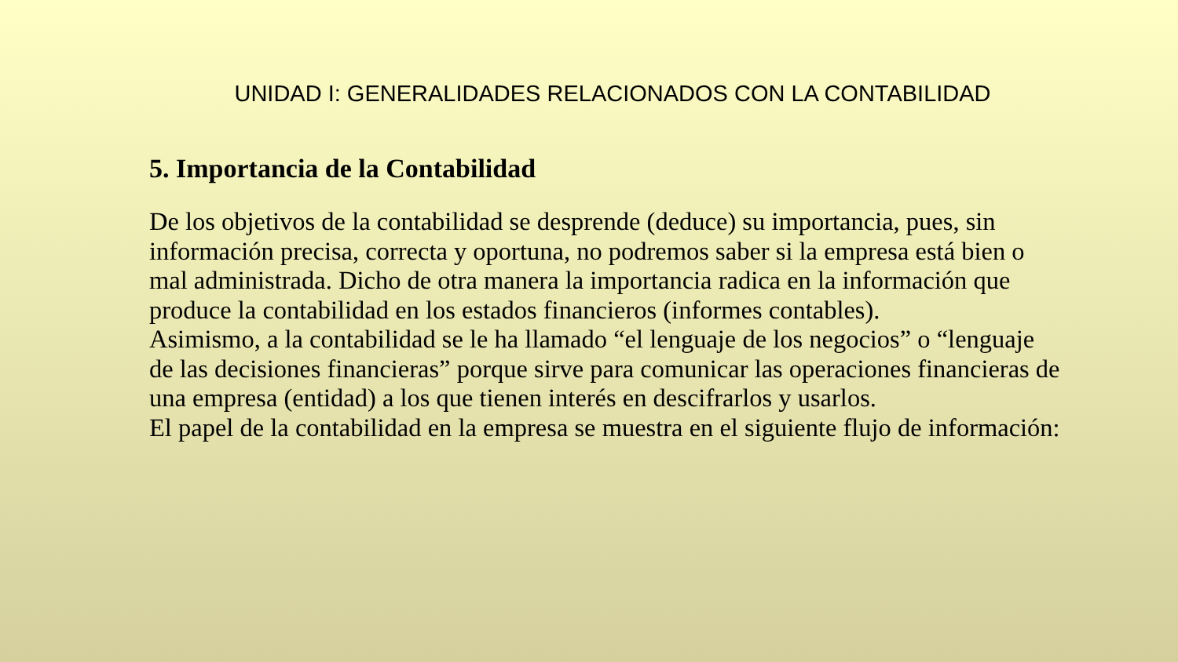UNIDAD I: GENERALIDADES RELACIONADOS CON LA CONTABILIDAD
5. Importancia de la Contabilidad
De los objetivos de la contabilidad se desprende (deduce) su importancia, pues, sin información precisa, correcta y oportuna, no podremos saber si la empresa está bien o mal administrada. Dicho de otra manera la importancia radica en la información que produce la contabilidad en los estados financieros (informes contables).
Asimismo, a la contabilidad se le ha llamado “el lenguaje de los negocios” o “lenguaje de las decisiones financieras” porque sirve para comunicar las operaciones financieras de una empresa (entidad) a los que tienen interés en descifrarlos y usarlos.
El papel de la contabilidad en la empresa se muestra en el siguiente flujo de información: